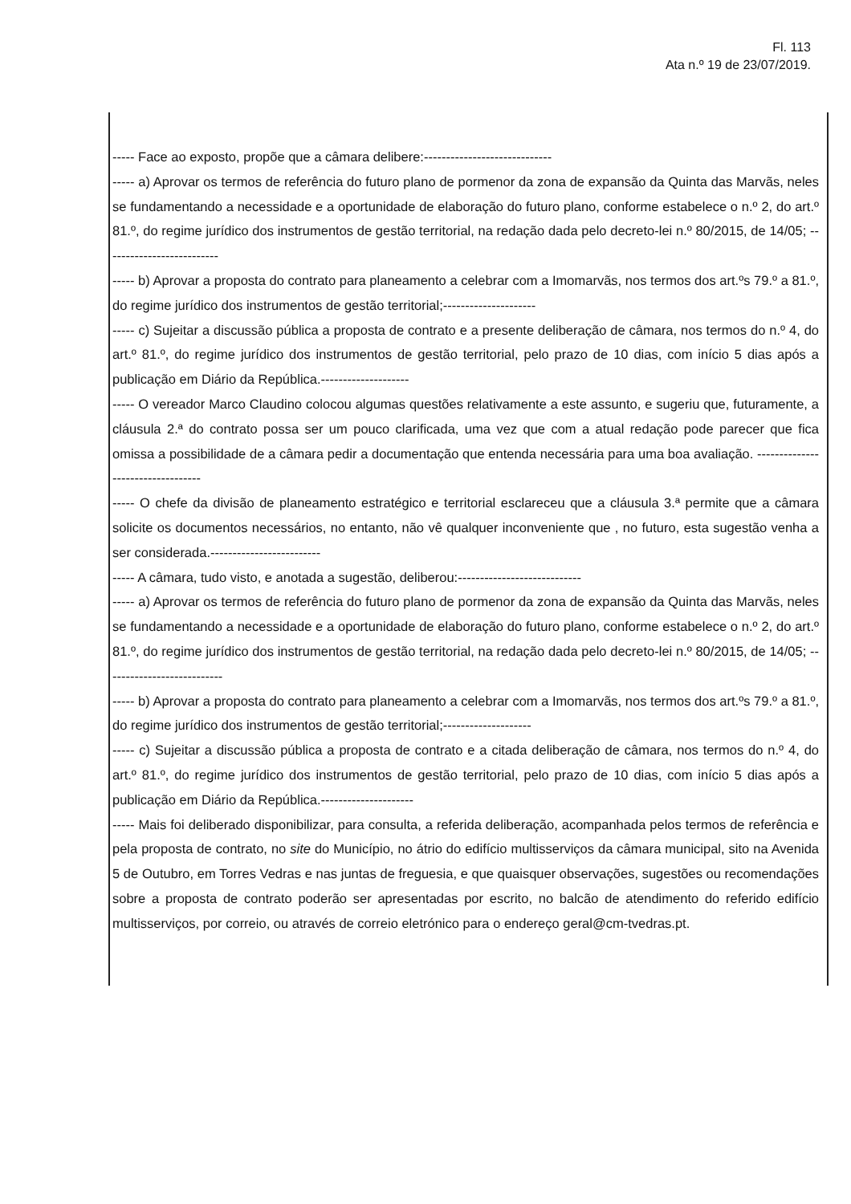Fl. 113
Ata n.º 19 de 23/07/2019.
----- Face ao exposto, propõe que a câmara delibere:-----------------------------
----- a) Aprovar os termos de referência do futuro plano de pormenor da zona de expansão da Quinta das Marvãs, neles se fundamentando a necessidade e a oportunidade de elaboração do futuro plano, conforme estabelece o n.º 2, do art.º 81.º, do regime jurídico dos instrumentos de gestão territorial, na redação dada pelo decreto-lei n.º 80/2015, de 14/05; --------------------------
----- b) Aprovar a proposta do contrato para planeamento a celebrar com a Imomarvãs, nos termos dos art.ºs 79.º a 81.º, do regime jurídico dos instrumentos de gestão territorial;---------------------
----- c) Sujeitar a discussão pública a proposta de contrato e a presente deliberação de câmara, nos termos do n.º 4, do art.º 81.º, do regime jurídico dos instrumentos de gestão territorial, pelo prazo de 10 dias, com início 5 dias após a publicação em Diário da República.--------------------
----- O vereador Marco Claudino colocou algumas questões relativamente a este assunto, e sugeriu que, futuramente, a cláusula 2.ª do contrato possa ser um pouco clarificada, uma vez que com a atual redação pode parecer que fica omissa a possibilidade de a câmara pedir a documentação que entenda necessária para uma boa avaliação. ----------------------------------
----- O chefe da divisão de planeamento estratégico e territorial esclareceu que a cláusula 3.ª permite que a câmara solicite os documentos necessários, no entanto, não vê qualquer inconveniente que , no futuro, esta sugestão venha a ser considerada.-------------------------
----- A câmara, tudo visto, e anotada a sugestão, deliberou:----------------------------
----- a) Aprovar os termos de referência do futuro plano de pormenor da zona de expansão da Quinta das Marvãs, neles se fundamentando a necessidade e a oportunidade de elaboração do futuro plano, conforme estabelece o n.º 2, do art.º 81.º, do regime jurídico dos instrumentos de gestão territorial, na redação dada pelo decreto-lei n.º 80/2015, de 14/05; ---------------------------
----- b) Aprovar a proposta do contrato para planeamento a celebrar com a Imomarvãs, nos termos dos art.ºs 79.º a 81.º, do regime jurídico dos instrumentos de gestão territorial;--------------------
----- c) Sujeitar a discussão pública a proposta de contrato e a citada deliberação de câmara, nos termos do n.º 4, do art.º 81.º, do regime jurídico dos instrumentos de gestão territorial, pelo prazo de 10 dias, com início 5 dias após a publicação em Diário da República.---------------------
----- Mais foi deliberado disponibilizar, para consulta, a referida deliberação, acompanhada pelos termos de referência e pela proposta de contrato, no site do Município, no átrio do edifício multisserviços da câmara municipal, sito na Avenida 5 de Outubro, em Torres Vedras e nas juntas de freguesia, e que quaisquer observações, sugestões ou recomendações sobre a proposta de contrato poderão ser apresentadas por escrito, no balcão de atendimento do referido edifício multisserviços, por correio, ou através de correio eletrónico para o endereço geral@cm-tvedras.pt.